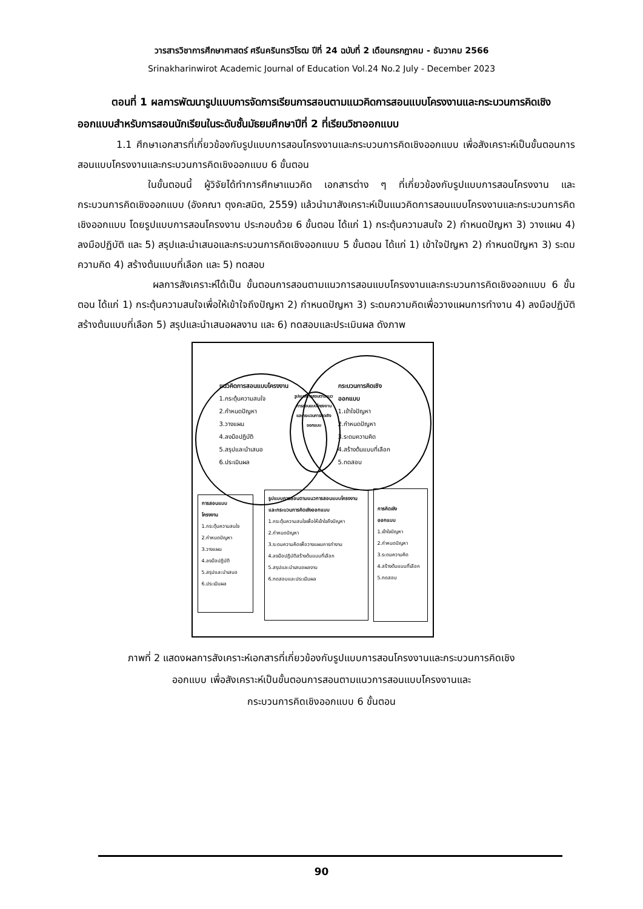วารสารวิชาการศึกษาศาสตร์ ศรีนครินทรวิโรฒ ปีที่ 24 ฉบับที่ 2 เดือนกรกฎาคม - ธันวาคม 2566
Srinakharinwirot Academic Journal of Education Vol.24 No.2 July - December 2023
ตอนที่ 1 ผลการพัฒนารูปแบบการจัดการเรียนการสอนตามแนวคิดการสอนแบบโครงงานและกระบวนการคิดเชิงออกแบบสำหรับการสอนนักเรียนในระดับชั้นมัธยมศึกษาปีที่ 2 ที่เรียนวิชาออกแบบ
1.1 ศึกษาเอกสารที่เกี่ยวข้องกับรูปแบบการสอนโครงงานและกระบวนการคิดเชิงออกแบบ เพื่อสังเคราะห์เป็นขั้นตอนการสอนแบบโครงงานและกระบวนการคิดเชิงออกแบบ 6 ขั้นตอน
ในขั้นตอนนี้ ผู้วิจัยได้ทำการศึกษาแนวคิด เอกสารต่าง ๆ ที่เกี่ยวข้องกับรูปแบบการสอนโครงงาน และกระบวนการคิดเชิงออกแบบ (อังคณา ตุงคะสมิต, 2559) แล้วนำมาสังเคราะห์เป็นแนวคิดการสอนแบบโครงงานและกระบวนการคิดเชิงออกแบบ โดยรูปแบบการสอนโครงงาน ประกอบด้วย 6 ขั้นตอน ได้แก่ 1) กระตุ้นความสนใจ 2) กำหนดปัญหา 3) วางแผน 4) ลงมือปฏิบัติ และ 5) สรุปและนำเสนอและกระบวนการคิดเชิงออกแบบ 5 ขั้นตอน ได้แก่ 1) เข้าใจปัญหา 2) กำหนดปัญหา 3) ระดมความคิด 4) สร้างต้นแบบที่เลือก และ 5) ทดสอบ
ผลการสังเคราะห์ได้เป็น ขั้นตอนการสอนตามแนวการสอนแบบโครงงานและกระบวนการคิดเชิงออกแบบ 6 ขั้นตอน ได้แก่ 1) กระตุ้นความสนใจเพื่อให้เข้าใจถึงปัญหา 2) กำหนดปัญหา 3) ระดมความคิดเพื่อวางแผนการทำงาน 4) ลงมือปฏิบัติสร้างต้นแบบที่เลือก 5) สรุปและนำเสนอผลงาน และ 6) ทดสอบและประเมินผล ดังภาพ
แนวคิดการสอนแบบโครงงาน
1.กระตุ้นความสนใจ
2.กำหนดปัญหา
3.วางแผน
4.ลงมือปฏิบัติ
5.สรุปและนำเสนอ
6.ประเมินผล
รูปแบบการสอนตามแนวการสอนแบบโครงงานและกระบวนการคิดเชิงออกแบบ
กระบวนการคิดเชิง
ออกแบบ
1.เข้าใจปัญหา
2.กำหนดปัญหา
3.ระดมความคิด
4.สร้างต้นแบบที่เลือก
5.ทดสอบ
การสอนแบบ
โครงงาน
1.กระตุ้นความสนใจ
2.กำหนดปัญหา
3.วางแผน
4.ลงมือปฏิบัติ
5.สรุปและนำเสนอ
6.ประเมินผล
รูปแบบการสอนตามแนวการสอนแบบโครงงานและกระบวนการคิดเชิงออกแบบ
1.กระตุ้นความสนใจเพื่อให้เข้าใจถึงปัญหา
2.กำหนดปัญหา
3.ระดมความคิดเพื่อวางแผนการทำงาน
4.ลงมือปฏิบัติสร้างต้นแบบที่เลือก
5.สรุปและนำเสนอผลงาน
6.ทดสอบและประเมินผล
การคิดเชิง
ออกแบบ
1.เข้าใจปัญหา
2.กำหนดปัญหา
3.ระดมความคิด
4.สร้างต้นแบบที่เลือก
5.ทดสอบ
ภาพที่ 2 แสดงผลการสังเคราะห์เอกสารที่เกี่ยวข้องกับรูปแบบการสอนโครงงานและกระบวนการคิดเชิง
ออกแบบ เพื่อสังเคราะห์เป็นขั้นตอนการสอนตามแนวการสอนแบบโครงงานและ
กระบวนการคิดเชิงออกแบบ 6 ขั้นตอน
90